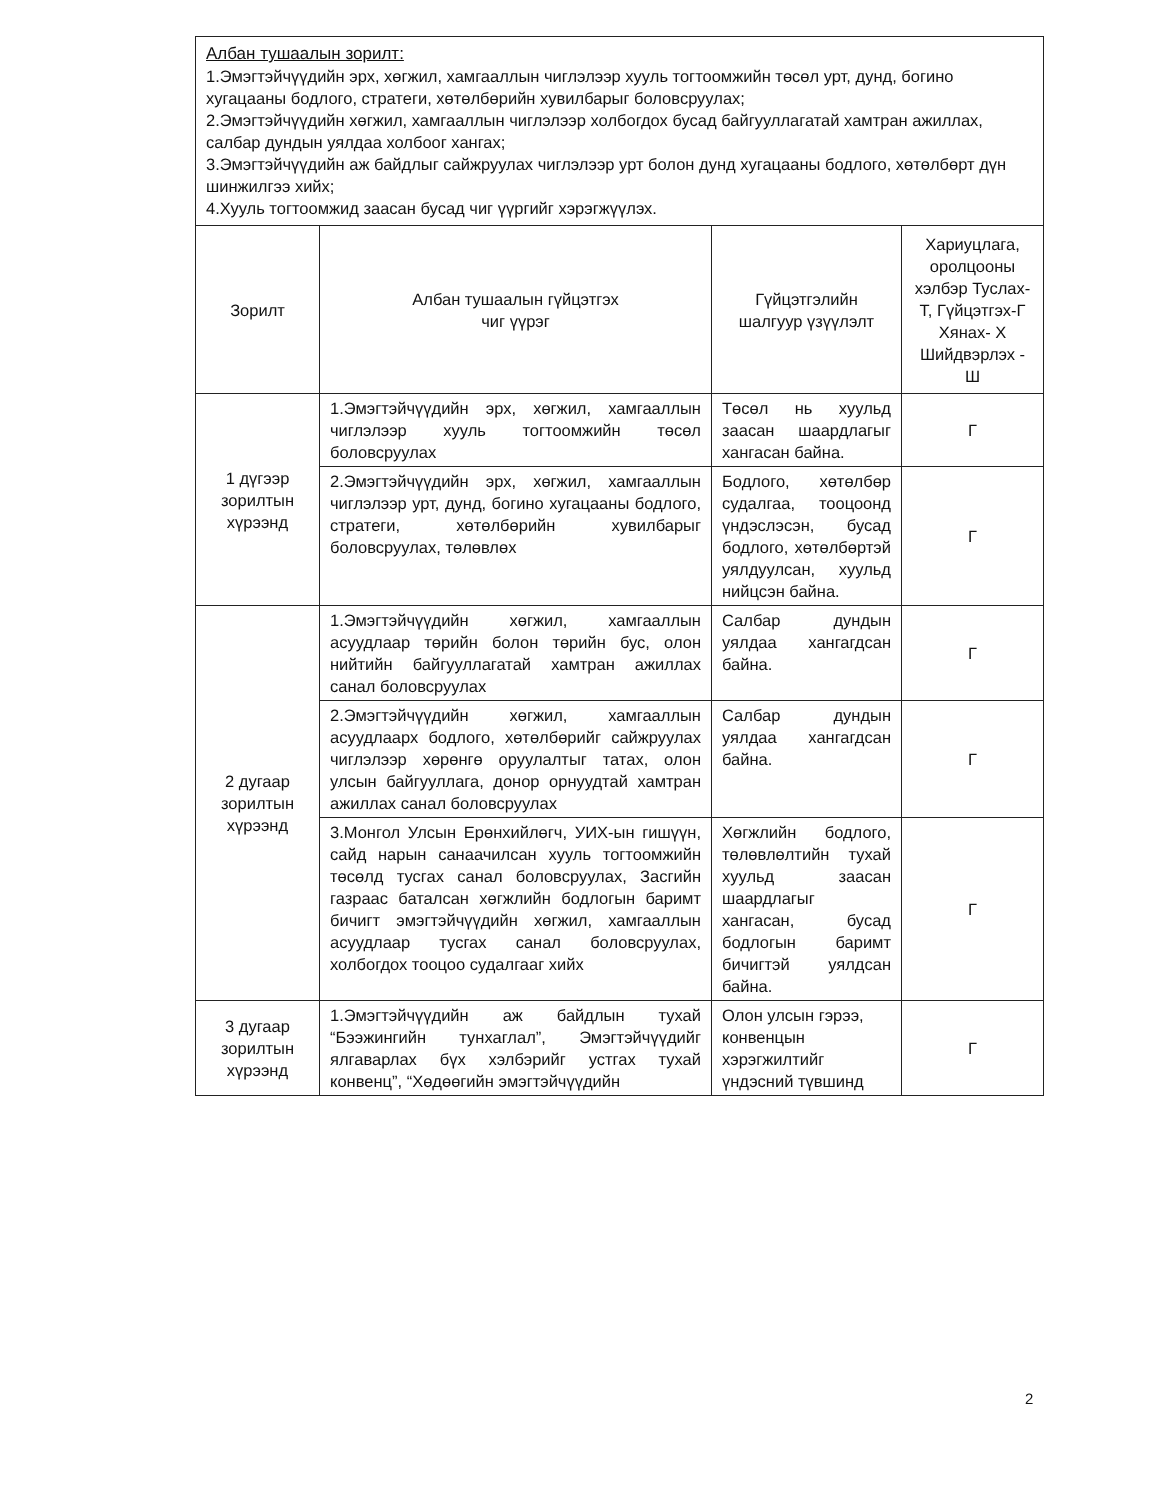Албан тушаалын зорилт:
1.Эмэгтэйчүүдийн эрх, хөгжил, хамгааллын чиглэлээр хууль тогтоомжийн төсөл урт, дунд, богино хугацааны бодлого, стратеги, хөтөлбөрийн хувилбарыг боловсруулах;
2.Эмэгтэйчүүдийн хөгжил, хамгааллын чиглэлээр холбогдох бусад байгууллагатай хамтран ажиллах, салбар дундын уялдаа холбоог хангах;
3.Эмэгтэйчүүдийн аж байдлыг сайжруулах чиглэлээр урт болон дунд хугацааны бодлого, хөтөлбөрт дүн шинжилгээ хийх;
4.Хууль тогтоомжид заасан бусад чиг үүргийг хэрэгжүүлэх.
| Зорилт | Албан тушаалын гүйцэтгэх чиг үүрэг | Гүйцэтгэлийн шалгуур үзүүлэлт | Хариуцлага, оролцооны хэлбэр Туслах- Т, Гүйцэтгэх-Г Хянах- Х Шийдвэрлэх - Ш |
| --- | --- | --- | --- |
| 1 дүгээр зорилтын хүрээнд | 1.Эмэгтэйчүүдийн эрх, хөгжил, хамгааллын чиглэлээр хууль тогтоомжийн төсөл боловсруулах | Төсөл нь хуульд заасан шаардлагыг хангасан байна. | Г |
| | 2.Эмэгтэйчүүдийн эрх, хөгжил, хамгааллын чиглэлээр урт, дунд, богино хугацааны бодлого, стратеги, хөтөлбөрийн хувилбарыг боловсруулах, төлөвлөх | Бодлого, хөтөлбөр судалгаа, тооцоонд үндэслэсэн, бусад бодлого, хөтөлбөртэй уялдуулсан, хуульд нийцсэн байна. | Г |
| 2 дугаар зорилтын хүрээнд | 1.Эмэгтэйчүүдийн хөгжил, хамгааллын асуудлаар төрийн болон төрийн бус, олон нийтийн байгууллагатай хамтран ажиллах санал боловсруулах | Салбар дундын уялдаа хангагдсан байна. | Г |
| | 2.Эмэгтэйчүүдийн хөгжил, хамгааллын асуудлаарх бодлого, хөтөлбөрийг сайжруулах чиглэлээр хөрөнгө оруулалтыг татах, олон улсын байгууллага, донор орнуудтай хамтран ажиллах санал боловсруулах | Салбар дундын уялдаа хангагдсан байна. | Г |
| | 3.Монгол Улсын Ерөнхийлөгч, УИХ-ын гишүүн, сайд нарын санаачилсан хууль тогтоомжийн төсөлд тусгах санал боловсруулах, Засгийн газраас баталсан хөгжлийн бодлогын баримт бичигт эмэгтэйчүүдийн хөгжил, хамгааллын асуудлаар тусгах санал боловсруулах, холбогдох тооцоо судалгааг хийх | Хөгжлийн бодлого, төлөвлөлтийн тухай хуульд заасан шаардлагыг хангасан, бусад бодлогын баримт бичигтэй уялдсан байна. | Г |
| 3 дугаар зорилтын хүрээнд | 1.Эмэгтэйчүүдийн аж байдлын тухай “Бээжингийн тунхаглал”, Эмэгтэйчүүдийг ялгаварлах бүх хэлбэрийг устгах тухай конвенц”, “Хөдөөгийн эмэгтэйчүүдийн | Олон улсын гэрээ, конвенцын хэрэгжилтийг үндэсний түвшинд | Г |
2